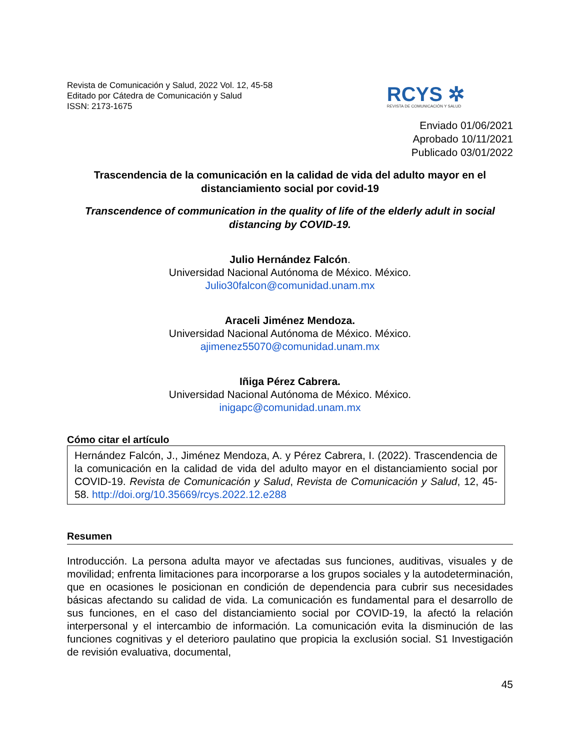Revista de Comunicación y Salud, 2022 Vol. 12, 45-58
Editado por Cátedra de Comunicación y Salud
ISSN: 2173-1675
RCYS ✲
REVISTA DE COMUNICACIÓN Y SALUD
Enviado 01/06/2021
Aprobado 10/11/2021
Publicado 03/01/2022
Trascendencia de la comunicación en la calidad de vida del adulto mayor en el distanciamiento social por covid-19
Transcendence of communication in the quality of life of the elderly adult in social distancing by COVID-19.
Julio Hernández Falcón.
Universidad Nacional Autónoma de México. México.
Julio30falcon@comunidad.unam.mx
Araceli Jiménez Mendoza.
Universidad Nacional Autónoma de México. México.
ajimenez55070@comunidad.unam.mx
Iñiga Pérez Cabrera.
Universidad Nacional Autónoma de México. México.
inigapc@comunidad.unam.mx
Cómo citar el artículo
Hernández Falcón, J., Jiménez Mendoza, A. y Pérez Cabrera, I. (2022). Trascendencia de la comunicación en la calidad de vida del adulto mayor en el distanciamiento social por COVID-19. Revista de Comunicación y Salud, Revista de Comunicación y Salud, 12, 45-58. http://doi.org/10.35669/rcys.2022.12.e288
Resumen
Introducción. La persona adulta mayor ve afectadas sus funciones, auditivas, visuales y de movilidad; enfrenta limitaciones para incorporarse a los grupos sociales y la autodeterminación, que en ocasiones le posicionan en condición de dependencia para cubrir sus necesidades básicas afectando su calidad de vida. La comunicación es fundamental para el desarrollo de sus funciones, en el caso del distanciamiento social por COVID-19, la afectó la relación interpersonal y el intercambio de información. La comunicación evita la disminución de las funciones cognitivas y el deterioro paulatino que propicia la exclusión social. S1 Investigación de revisión evaluativa, documental,
45